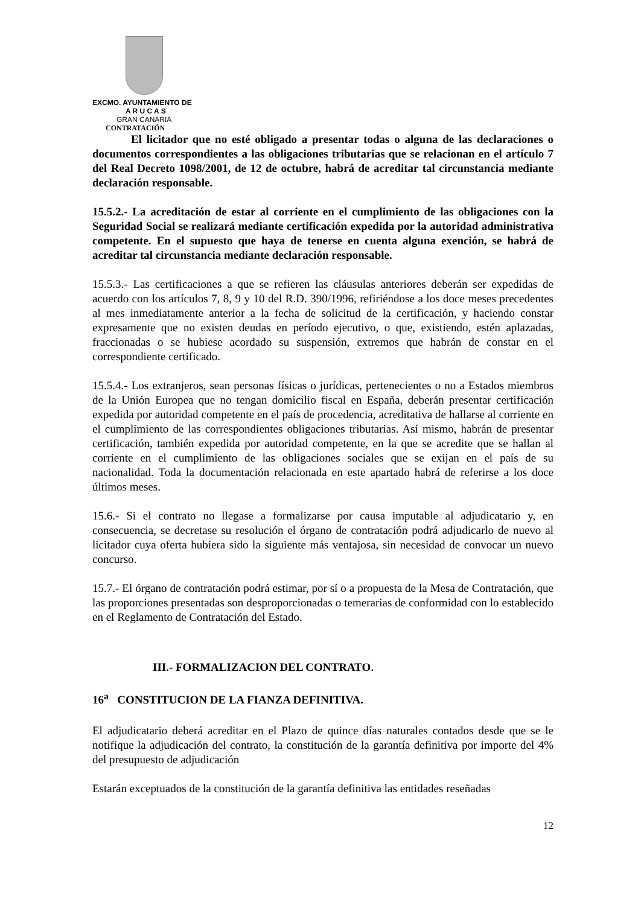EXCMO. AYUNTAMIENTO DE
A R U C A S
GRAN CANARIA
CONTRATACIÓN
El licitador que no esté obligado a presentar todas o alguna de las declaraciones o documentos correspondientes a las obligaciones tributarias que se relacionan en el artículo 7 del Real Decreto 1098/2001, de 12 de octubre, habrá de acreditar tal circunstancia mediante declaración responsable.
15.5.2.- La acreditación de estar al corriente en el cumplimiento de las obligaciones con la Seguridad Social se realizará mediante certificación expedida por la autoridad administrativa competente. En el supuesto que haya de tenerse en cuenta alguna exención, se habrá de acreditar tal circunstancia mediante declaración responsable.
15.5.3.- Las certificaciones a que se refieren las cláusulas anteriores deberán ser expedidas de acuerdo con los artículos 7, 8, 9 y 10 del R.D. 390/1996, refiriéndose a los doce meses precedentes al mes inmediatamente anterior a la fecha de solicitud de la certificación, y haciendo constar expresamente que no existen deudas en período ejecutivo, o que, existiendo, estén aplazadas, fraccionadas o se hubiese acordado su suspensión, extremos que habrán de constar en el correspondiente certificado.
15.5.4.- Los extranjeros, sean personas físicas o jurídicas, pertenecientes o no a Estados miembros de la Unión Europea que no tengan domicilio fiscal en España, deberán presentar certificación expedida por autoridad competente en el país de procedencia, acreditativa de hallarse al corriente en el cumplimiento de las correspondientes obligaciones tributarias. Así mismo, habrán de presentar certificación, también expedida por autoridad competente, en la que se acredite que se hallan al corriente en el cumplimiento de las obligaciones sociales que se exijan en el país de su nacionalidad. Toda la documentación relacionada en este apartado habrá de referirse a los doce últimos meses.
15.6.- Si el contrato no llegase a formalizarse por causa imputable al adjudicatario y, en consecuencia, se decretase su resolución el órgano de contratación podrá adjudicarlo de nuevo al licitador cuya oferta hubiera sido la siguiente más ventajosa, sin necesidad de convocar un nuevo concurso.
15.7.- El órgano de contratación podrá estimar, por sí o a propuesta de la Mesa de Contratación, que las proporciones presentadas son desproporcionadas o temerarias de conformidad con lo establecido en el Reglamento de Contratación del Estado.
III.- FORMALIZACION DEL CONTRATO.
16<sup>a</sup> CONSTITUCION DE LA FIANZA DEFINITIVA.
El adjudicatario deberá acreditar en el Plazo de quince días naturales contados desde que se le notifique la adjudicación del contrato, la constitución de la garantía definitiva por importe del 4% del presupuesto de adjudicación
Estarán exceptuados de la constitución de la garantía definitiva las entidades reseñadas
12